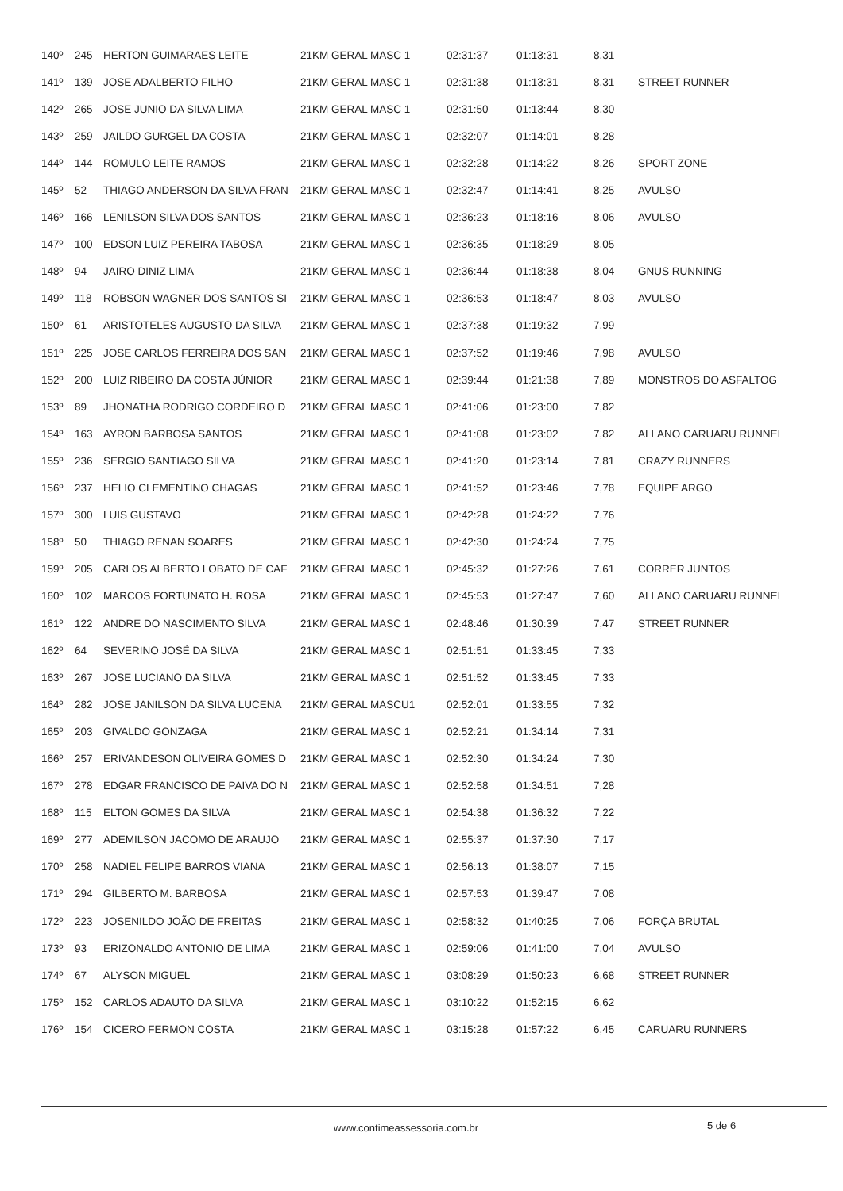| 140º | 245 | HERTON GUIMARAES LEITE | 21KM GERAL MASC 1 | 02:31:37 | 01:13:31 | 8,31 | |
| 141º | 139 | JOSE ADALBERTO FILHO | 21KM GERAL MASC 1 | 02:31:38 | 01:13:31 | 8,31 | STREET RUNNER |
| 142º | 265 | JOSE JUNIO DA SILVA LIMA | 21KM GERAL MASC 1 | 02:31:50 | 01:13:44 | 8,30 | |
| 143º | 259 | JAILDO GURGEL DA COSTA | 21KM GERAL MASC 1 | 02:32:07 | 01:14:01 | 8,28 | |
| 144º | 144 | ROMULO LEITE RAMOS | 21KM GERAL MASC 1 | 02:32:28 | 01:14:22 | 8,26 | SPORT ZONE |
| 145º | 52 | THIAGO ANDERSON DA SILVA FRAN | 21KM GERAL MASC 1 | 02:32:47 | 01:14:41 | 8,25 | AVULSO |
| 146º | 166 | LENILSON SILVA DOS SANTOS | 21KM GERAL MASC 1 | 02:36:23 | 01:18:16 | 8,06 | AVULSO |
| 147º | 100 | EDSON LUIZ PEREIRA TABOSA | 21KM GERAL MASC 1 | 02:36:35 | 01:18:29 | 8,05 | |
| 148º | 94 | JAIRO DINIZ LIMA | 21KM GERAL MASC 1 | 02:36:44 | 01:18:38 | 8,04 | GNUS RUNNING |
| 149º | 118 | ROBSON WAGNER DOS SANTOS SI | 21KM GERAL MASC 1 | 02:36:53 | 01:18:47 | 8,03 | AVULSO |
| 150º | 61 | ARISTOTELES AUGUSTO DA SILVA | 21KM GERAL MASC 1 | 02:37:38 | 01:19:32 | 7,99 | |
| 151º | 225 | JOSE CARLOS FERREIRA DOS SAN | 21KM GERAL MASC 1 | 02:37:52 | 01:19:46 | 7,98 | AVULSO |
| 152º | 200 | LUIZ RIBEIRO DA COSTA JÚNIOR | 21KM GERAL MASC 1 | 02:39:44 | 01:21:38 | 7,89 | MONSTROS DO ASFALTOG |
| 153º | 89 | JHONATHA RODRIGO CORDEIRO D | 21KM GERAL MASC 1 | 02:41:06 | 01:23:00 | 7,82 | |
| 154º | 163 | AYRON BARBOSA SANTOS | 21KM GERAL MASC 1 | 02:41:08 | 01:23:02 | 7,82 | ALLANO CARUARU RUNNEI |
| 155º | 236 | SERGIO SANTIAGO SILVA | 21KM GERAL MASC 1 | 02:41:20 | 01:23:14 | 7,81 | CRAZY RUNNERS |
| 156º | 237 | HELIO CLEMENTINO CHAGAS | 21KM GERAL MASC 1 | 02:41:52 | 01:23:46 | 7,78 | EQUIPE ARGO |
| 157º | 300 | LUIS GUSTAVO | 21KM GERAL MASC 1 | 02:42:28 | 01:24:22 | 7,76 | |
| 158º | 50 | THIAGO RENAN SOARES | 21KM GERAL MASC 1 | 02:42:30 | 01:24:24 | 7,75 | |
| 159º | 205 | CARLOS ALBERTO LOBATO DE CAF | 21KM GERAL MASC 1 | 02:45:32 | 01:27:26 | 7,61 | CORRER JUNTOS |
| 160º | 102 | MARCOS FORTUNATO H. ROSA | 21KM GERAL MASC 1 | 02:45:53 | 01:27:47 | 7,60 | ALLANO CARUARU RUNNEI |
| 161º | 122 | ANDRE DO NASCIMENTO SILVA | 21KM GERAL MASC 1 | 02:48:46 | 01:30:39 | 7,47 | STREET RUNNER |
| 162º | 64 | SEVERINO JOSÉ DA SILVA | 21KM GERAL MASC 1 | 02:51:51 | 01:33:45 | 7,33 | |
| 163º | 267 | JOSE LUCIANO DA SILVA | 21KM GERAL MASC 1 | 02:51:52 | 01:33:45 | 7,33 | |
| 164º | 282 | JOSE JANILSON DA SILVA LUCENA | 21KM GERAL MASCU1 | 02:52:01 | 01:33:55 | 7,32 | |
| 165º | 203 | GIVALDO GONZAGA | 21KM GERAL MASC 1 | 02:52:21 | 01:34:14 | 7,31 | |
| 166º | 257 | ERIVANDESON OLIVEIRA GOMES D | 21KM GERAL MASC 1 | 02:52:30 | 01:34:24 | 7,30 | |
| 167º | 278 | EDGAR FRANCISCO DE PAIVA DO N | 21KM GERAL MASC 1 | 02:52:58 | 01:34:51 | 7,28 | |
| 168º | 115 | ELTON GOMES DA SILVA | 21KM GERAL MASC 1 | 02:54:38 | 01:36:32 | 7,22 | |
| 169º | 277 | ADEMILSON JACOMO DE ARAUJO | 21KM GERAL MASC 1 | 02:55:37 | 01:37:30 | 7,17 | |
| 170º | 258 | NADIEL FELIPE BARROS VIANA | 21KM GERAL MASC 1 | 02:56:13 | 01:38:07 | 7,15 | |
| 171º | 294 | GILBERTO M. BARBOSA | 21KM GERAL MASC 1 | 02:57:53 | 01:39:47 | 7,08 | |
| 172º | 223 | JOSENILDO JOÃO DE FREITAS | 21KM GERAL MASC 1 | 02:58:32 | 01:40:25 | 7,06 | FORÇA BRUTAL |
| 173º | 93 | ERIZONALDO ANTONIO DE LIMA | 21KM GERAL MASC 1 | 02:59:06 | 01:41:00 | 7,04 | AVULSO |
| 174º | 67 | ALYSON MIGUEL | 21KM GERAL MASC 1 | 03:08:29 | 01:50:23 | 6,68 | STREET RUNNER |
| 175º | 152 | CARLOS ADAUTO DA SILVA | 21KM GERAL MASC 1 | 03:10:22 | 01:52:15 | 6,62 | |
| 176º | 154 | CICERO FERMON COSTA | 21KM GERAL MASC 1 | 03:15:28 | 01:57:22 | 6,45 | CARUARU RUNNERS |
www.contimeassessoria.com.br 5 de 6